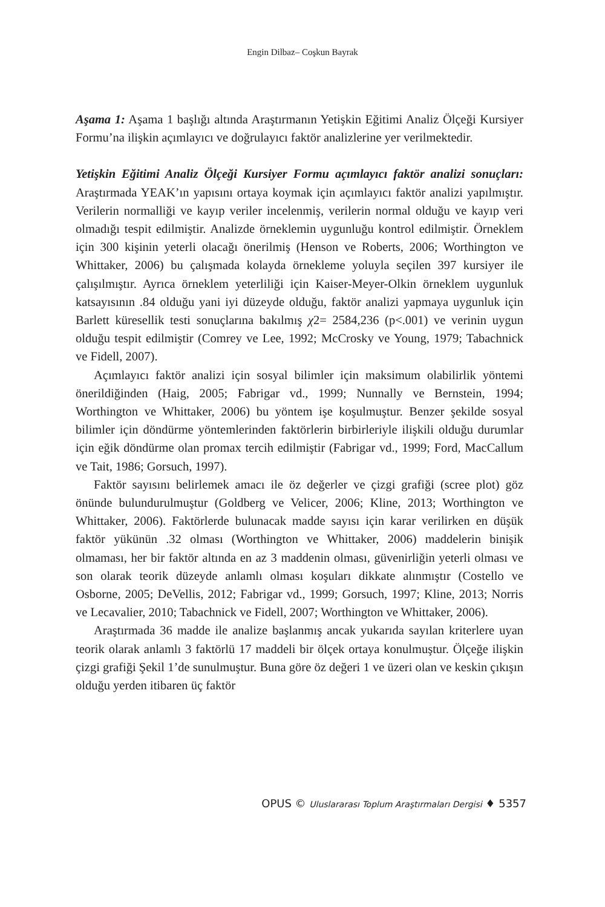Engin Dilbaz– Coşkun Bayrak
Aşama 1: Aşama 1 başlığı altında Araştırmanın Yetişkin Eğitimi Analiz Ölçeği Kursiyer Formu’na ilişkin açımlayıcı ve doğrulayıcı faktör analizlerine yer verilmektedir.
Yetişkin Eğitimi Analiz Ölçeği Kursiyer Formu açımlayıcı faktör analizi sonuçları: Araştırmada YEAK’ın yapısını ortaya koymak için açımlayıcı faktör analizi yapılmıştır. Verilerin normalliği ve kayıp veriler incelenmiş, verilerin normal olduğu ve kayıp veri olmadığı tespit edilmiştir. Analizde örneklemin uygunluğu kontrol edilmiştir. Örneklem için 300 kişinin yeterli olacağı önerilmiş (Henson ve Roberts, 2006; Worthington ve Whittaker, 2006) bu çalışmada kolayda örnekleme yoluyla seçilen 397 kursiyer ile çalışılmıştır. Ayrıca örneklem yeterliliği için Kaiser-Meyer-Olkin örneklem uygunluk katsayısının .84 olduğu yani iyi düzeyde olduğu, faktör analizi yapmaya uygunluk için Barlett küresellik testi sonuçlarına bakılmış χ2= 2584,236 (p<.001) ve verinin uygun olduğu tespit edilmiştir (Comrey ve Lee, 1992; McCrosky ve Young, 1979; Tabachnick ve Fidell, 2007).
Açımlayıcı faktör analizi için sosyal bilimler için maksimum olabilirlik yöntemi önerildiğinden (Haig, 2005; Fabrigar vd., 1999; Nunnally ve Bernstein, 1994; Worthington ve Whittaker, 2006) bu yöntem işe koşulmuştur. Benzer şekilde sosyal bilimler için döndürme yöntemlerinden faktörlerin birbirleriyle ilişkili olduğu durumlar için eğik döndürme olan promax tercih edilmiştir (Fabrigar vd., 1999; Ford, MacCallum ve Tait, 1986; Gorsuch, 1997).
Faktör sayısını belirlemek amacı ile öz değerler ve çizgi grafiği (scree plot) göz önünde bulundurulmuştur (Goldberg ve Velicer, 2006; Kline, 2013; Worthington ve Whittaker, 2006). Faktörlerde bulunacak madde sayısı için karar verilirken en düşük faktör yükünün .32 olması (Worthington ve Whittaker, 2006) maddelerin binişik olmaması, her bir faktör altında en az 3 maddenin olması, güvenirliğin yeterli olması ve son olarak teorik düzeyde anlamlı olması koşuları dikkate alınmıştır (Costello ve Osborne, 2005; DeVellis, 2012; Fabrigar vd., 1999; Gorsuch, 1997; Kline, 2013; Norris ve Lecavalier, 2010; Tabachnick ve Fidell, 2007; Worthington ve Whittaker, 2006).
Araştırmada 36 madde ile analize başlanmış ancak yukarıda sayılan kriterlere uyan teorik olarak anlamlı 3 faktörlü 17 maddeli bir ölçek ortaya konulmuştur. Ölçeğe ilişkin çizgi grafiği Şekil 1’de sunulmuştur. Buna göre öz değeri 1 ve üzeri olan ve keskin çıkışın olduğu yerden itibaren üç faktör
OPUS © Uluslararası Toplum Araştırmaları Dergisi ♦ 5357